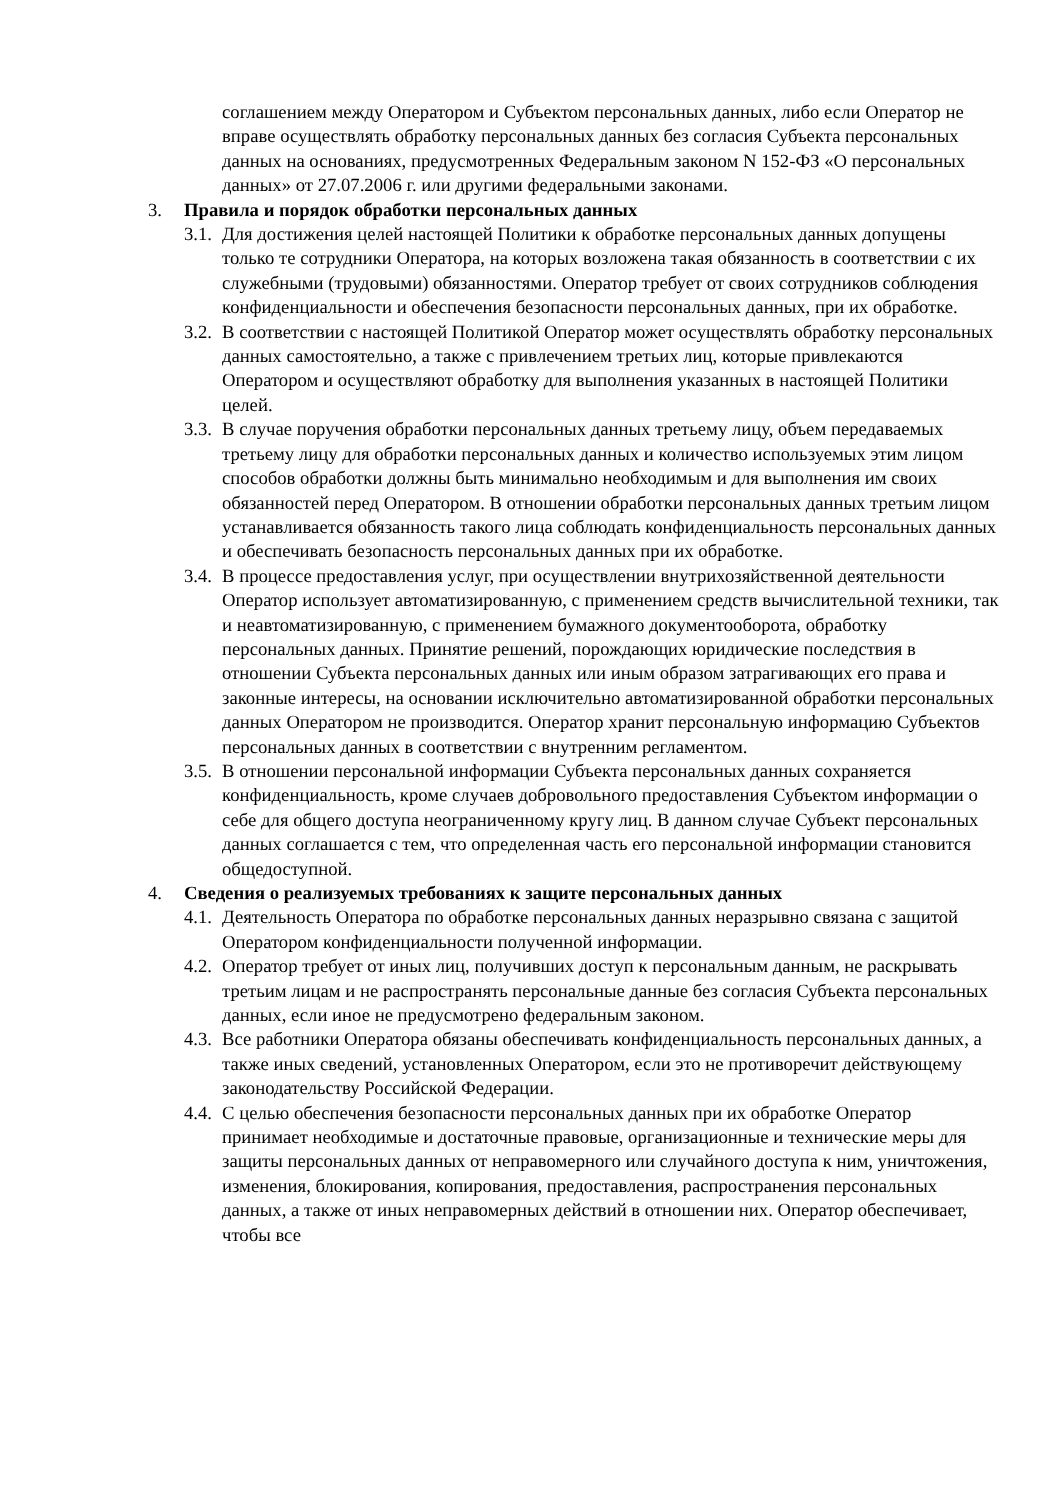соглашением между Оператором и Субъектом персональных данных, либо если Оператор не вправе осуществлять обработку персональных данных без согласия Субъекта персональных данных на основаниях, предусмотренных Федеральным законом N 152-ФЗ «О персональных данных» от 27.07.2006 г. или другими федеральными законами.
3. Правила и порядок обработки персональных данных
3.1.
Для достижения целей настоящей Политики к обработке персональных данных допущены только те сотрудники Оператора, на которых возложена такая обязанность в соответствии с их служебными (трудовыми) обязанностями. Оператор требует от своих сотрудников соблюдения конфиденциальности и обеспечения безопасности персональных данных, при их обработке.
3.2.
В соответствии с настоящей Политикой Оператор может осуществлять обработку персональных данных самостоятельно, а также с привлечением третьих лиц, которые привлекаются Оператором и осуществляют обработку для выполнения указанных в настоящей Политики целей.
3.3.
В случае поручения обработки персональных данных третьему лицу, объем передаваемых третьему лицу для обработки персональных данных и количество используемых этим лицом способов обработки должны быть минимально необходимым и для выполнения им своих обязанностей перед Оператором. В отношении обработки персональных данных третьим лицом устанавливается обязанность такого лица соблюдать конфиденциальность персональных данных и обеспечивать безопасность персональных данных при их обработке.
3.4.
В процессе предоставления услуг, при осуществлении внутрихозяйственной деятельности Оператор использует автоматизированную, с применением средств вычислительной техники, так и неавтоматизированную, с применением бумажного документооборота, обработку персональных данных. Принятие решений, порождающих юридические последствия в отношении Субъекта персональных данных или иным образом затрагивающих его права и законные интересы, на основании исключительно автоматизированной обработки персональных данных Оператором не производится. Оператор хранит персональную информацию Субъектов персональных данных в соответствии с внутренним регламентом.
3.5.
В отношении персональной информации Субъекта персональных данных сохраняется конфиденциальность, кроме случаев добровольного предоставления Субъектом информации о себе для общего доступа неограниченному кругу лиц. В данном случае Субъект персональных данных соглашается с тем, что определенная часть его персональной информации становится общедоступной.
4. Сведения о реализуемых требованиях к защите персональных данных
4.1.
Деятельность Оператора по обработке персональных данных неразрывно связана с защитой Оператором конфиденциальности полученной информации.
4.2.
Оператор требует от иных лиц, получивших доступ к персональным данным, не раскрывать третьим лицам и не распространять персональные данные без согласия Субъекта персональных данных, если иное не предусмотрено федеральным законом.
4.3.
Все работники Оператора обязаны обеспечивать конфиденциальность персональных данных, а также иных сведений, установленных Оператором, если это не противоречит действующему законодательству Российской Федерации.
4.4.
С целью обеспечения безопасности персональных данных при их обработке Оператор принимает необходимые и достаточные правовые, организационные и технические меры для защиты персональных данных от неправомерного или случайного доступа к ним, уничтожения, изменения, блокирования, копирования, предоставления, распространения персональных данных, а также от иных неправомерных действий в отношении них. Оператор обеспечивает, чтобы все